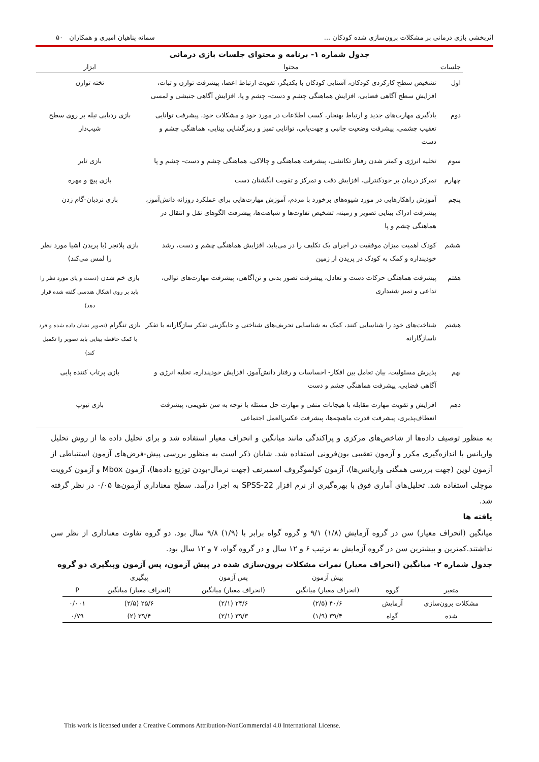اثربخشی بازی درمانی بر مشکلات برون‌سازی شده کودکان ... سمانه پناهیان امیری و همکاران ۵۰
جدول شماره ۱- برنامه و محتوای جلسات بازی درمانی
| جلسات | محتوا | ابزار |
| --- | --- | --- |
| اول | تشخیص سطح کارکردی کودکان، آشنایی کودکان با یکدیگر، تقویت ارتباط اعضا، پیشرفت توازن و ثبات، افزایش سطح آگاهی فضایی، افزایش هماهنگی چشم و دست- چشم و پا، افزایش آگاهی جنبشی و لمسی | تخته توازن |
| دوم | یادگیری مهارت‌های جدید و ارتباط بهنجار، کسب اطلاعات در مورد خود و مشکلات خود، پیشرفت توانایی تعقیب چشمی، پیشرفت وضعیت جانبی و جهت‌یابی، توانایی تمیز و رمزگشایی بینایی، هماهنگی چشم و دست | بازی ردیابی تیله بر روی سطح شیب‌دار |
| سوم | تخلیه انرژی و کمتر شدن رفتار تکانشی، پیشرفت هماهنگی و چالاکی، هماهنگی چشم و دست- چشم و پا | بازی تایر |
| چهارم | تمرکز درمان بر خودکنترلی، افزایش دقت و تمرکز و تقویت انگشتان دست | بازی پیچ و مهره |
| پنجم | آموزش راهکارهایی در مورد شیوه‌های برخورد با مردم، آموزش مهارت‌هایی برای عملکرد روزانه دانش‌آموز، پیشرفت ادراک بینایی تصویر و زمینه، تشخیص تفاوت‌ها و شباهت‌ها، پیشرفت الگوهای نقل و انتقال در هماهنگی چشم و پا | بازی نردبان-گام زدن |
| ششم | کودک اهمیت میزان موفقیت در اجرای یک تکلیف را در می‌یابد، افزایش هماهنگی چشم و دست، رشد خودپنداره و کمک به کودک در پریدن از زمین | بازی پلانجر (با پریدن اشیا مورد نظر را لمس می‌کند) |
| هفتم | پیشرفت هماهنگی حرکات دست و تعادل، پیشرفت تصور بدنی و تن‌آگاهی، پیشرفت مهارت‌های توالی، تداعی و تمیز شنیداری | بازی خم شدن (دست و پای مورد نظر را باید بر روی اشکال هندسی گفته شده قرار دهد) |
| هشتم | شناخت‌های خود را شناسایی کنند، کمک به شناسایی تحریف‌های شناختی و جایگزینی تفکر سازگارانه با تفکر ناسازگارانه | بازی تنگرام (تصویر نشان داده شده و فرد با کمک حافظه بینایی باید تصویر را تکمیل کند) |
| نهم | پذیرش مسئولیت، بیان تعامل بین افکار- احساسات و رفتار دانش‌آموز، افزایش خودپنداره، تخلیه انرژی و آگاهی فضایی، پیشرفت هماهنگی چشم و دست | بازی پرتاب کننده پایی |
| دهم | افزایش و تقویت مهارت مقابله با هیجانات منفی و مهارت حل مسئله با توجه به سن تقویمی، پیشرفت انعطاف‌پذیری، پیشرفت قدرت ماهیچه‌ها، پیشرفت عکس‌العمل اجتماعی | بازی تیوپ |
به منظور توصیف داده‌ها از شاخص‌های مرکزی و پراکندگی مانند میانگین و انحراف معیار استفاده شد و برای تحلیل داده ها از روش تحلیل واریانس با اندازه‌گیری مکرر و آزمون تعقیبی بون‌فرونی استفاده شد. شایان ذکر است به منظور بررسی پیش-فرض‌های آزمون استنباطی از آزمون لوین (جهت بررسی همگنی واریانس‌ها)، آزمون کولموگروف اسمیرنف (جهت نرمال-بودن توزیع داده‌ها)، آزمون Mbox و آزمون کرویت موچلی استفاده شد. تحلیل‌های آماری فوق با بهره‌گیری از نرم افزار SPSS-22 به اجرا درآمد. سطح معناداری آزمون‌ها ۰/۰۵ در نظر گرفته شد.
یافته ها
میانگین (انحراف معیار) سن در گروه آزمایش (۱/۸) ۹/۱ و گروه گواه برابر با (۱/۹) ۹/۸ سال بود. دو گروه تفاوت معناداری از نظر سن نداشتند.کمترین و بیشترین سن در گروه آزمایش به ترتیب ۶ و ۱۲ سال و در گروه گواه، ۷ و ۱۲ سال بود.
جدول شماره ۲- میانگین (انحراف معیار) نمرات مشکلات برون‌سازی شده در پیش آزمون، پس آزمون وپیگیری دو گروه
| | | پیش آزمون | پس آزمون | پیگیری | |
| --- | --- | --- | --- | --- | --- |
| متغیر | گروه | (انحراف معیار) میانگین | (انحراف معیار) میانگین | (انحراف معیار) میانگین | P |
| مشکلات برون‌سازی | آزمایش | ۴۰/۶ (۲/۵) | ۲۴/۶ (۲/۱) | ۲۵/۶ (۲/۵) | ۰/۰۰۱ |
| شده | گواه | ۳۹/۴ (۱/۹) | ۳۹/۳ (۲/۱) | ۳۹/۴ (۲) | ۰/۷۹ |
This work is licensed under a Creative Commons Attribution-NonCommercial 4.0 International License.